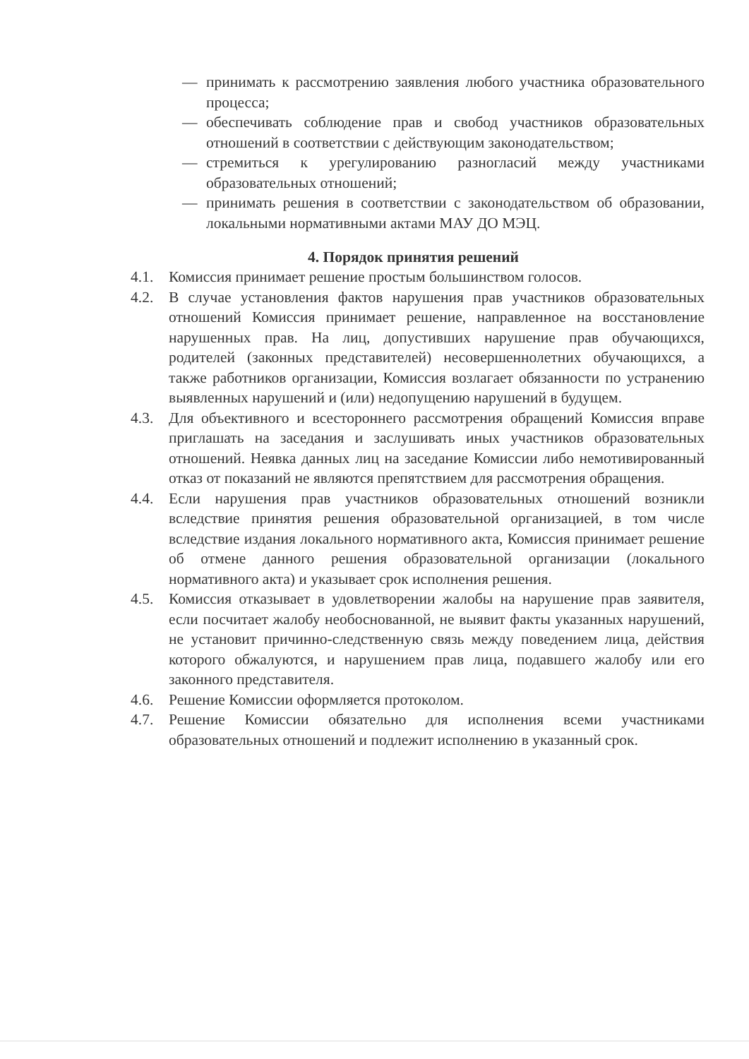— принимать к рассмотрению заявления любого участника образовательного процесса;
— обеспечивать соблюдение прав и свобод участников образовательных отношений в соответствии с действующим законодательством;
— стремиться к урегулированию разногласий между участниками образовательных отношений;
— принимать решения в соответствии с законодательством об образовании, локальными нормативными актами МАУ ДО МЭЦ.
4. Порядок принятия решений
4.1. Комиссия принимает решение простым большинством голосов.
4.2. В случае установления фактов нарушения прав участников образовательных отношений Комиссия принимает решение, направленное на восстановление нарушенных прав. На лиц, допустивших нарушение прав обучающихся, родителей (законных представителей) несовершеннолетних обучающихся, а также работников организации, Комиссия возлагает обязанности по устранению выявленных нарушений и (или) недопущению нарушений в будущем.
4.3. Для объективного и всестороннего рассмотрения обращений Комиссия вправе приглашать на заседания и заслушивать иных участников образовательных отношений. Неявка данных лиц на заседание Комиссии либо немотивированный отказ от показаний не являются препятствием для рассмотрения обращения.
4.4. Если нарушения прав участников образовательных отношений возникли вследствие принятия решения образовательной организацией, в том числе вследствие издания локального нормативного акта, Комиссия принимает решение об отмене данного решения образовательной организации (локального нормативного акта) и указывает срок исполнения решения.
4.5. Комиссия отказывает в удовлетворении жалобы на нарушение прав заявителя, если посчитает жалобу необоснованной, не выявит факты указанных нарушений, не установит причинно-следственную связь между поведением лица, действия которого обжалуются, и нарушением прав лица, подавшего жалобу или его законного представителя.
4.6. Решение Комиссии оформляется протоколом.
4.7. Решение Комиссии обязательно для исполнения всеми участниками образовательных отношений и подлежит исполнению в указанный срок.